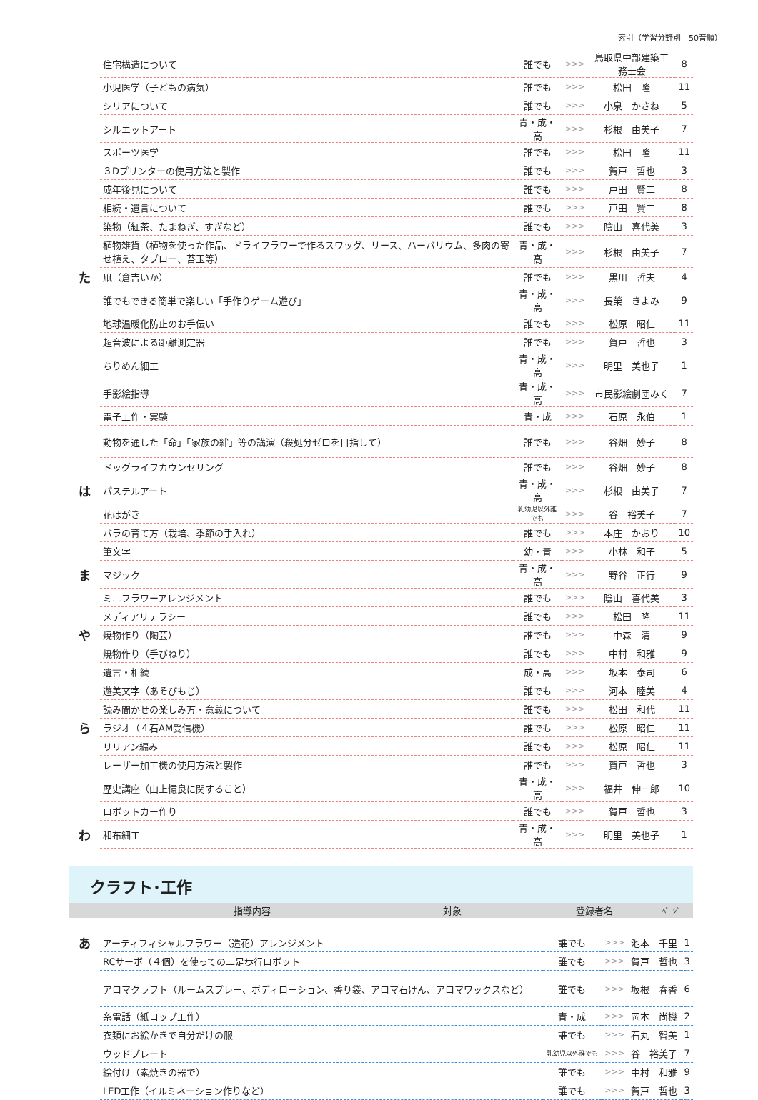索引（学習分野別　50音順）
| | 住宅構造について | 誰でも | >>> | 鳥取県中部建築工務士会 | 8 |
| | 小児医学（子どもの病気） | 誰でも | >>> | 松田 隆 | 11 |
| | シリアについて | 誰でも | >>> | 小泉 かさね | 5 |
| | シルエットアート | 青・成・高 | >>> | 杉根 由美子 | 7 |
| | スポーツ医学 | 誰でも | >>> | 松田 隆 | 11 |
| | ３Dプリンターの使用方法と製作 | 誰でも | >>> | 賀戸 哲也 | 3 |
| | 成年後見について | 誰でも | >>> | 戸田 賢二 | 8 |
| | 相続・遺言について | 誰でも | >>> | 戸田 賢二 | 8 |
| | 染物（紅茶、たまねぎ、すぎなど） | 誰でも | >>> | 陰山 喜代美 | 3 |
| | 植物雑貨（植物を使った作品、ドライフラワーで作るスワッグ、リース、ハーバリウム、多肉の寄せ植え、タブロー、苔玉等） | 青・成・高 | >>> | 杉根 由美子 | 7 |
| た | 凧（倉吉いか） | 誰でも | >>> | 黒川 哲夫 | 4 |
| | 誰でもできる簡単で楽しい「手作りゲーム遊び」 | 青・成・高 | >>> | 長榮 きよみ | 9 |
| | 地球温暖化防止のお手伝い | 誰でも | >>> | 松原 昭仁 | 11 |
| | 超音波による距離測定器 | 誰でも | >>> | 賀戸 哲也 | 3 |
| | ちりめん細工 | 青・成・高 | >>> | 明里 美也子 | 1 |
| | 手影絵指導 | 青・成・高 | >>> | 市民影絵劇団みく | 7 |
| | 電子工作・実験 | 青・成 | >>> | 石原 永伯 | 1 |
| | 動物を通した「命」「家族の絆」等の講演（殺処分ゼロを目指して） | 誰でも | >>> | 谷畑 妙子 | 8 |
| | ドッグライフカウンセリング | 誰でも | >>> | 谷畑 妙子 | 8 |
| は | パステルアート | 青・成・高 | >>> | 杉根 由美子 | 7 |
| | 花はがき | 乳幼児以外誰でも | >>> | 谷 裕美子 | 7 |
| | バラの育て方（栽培、季節の手入れ） | 誰でも | >>> | 本庄 かおり | 10 |
| | 筆文字 | 幼・青 | >>> | 小林 和子 | 5 |
| ま | マジック | 青・成・高 | >>> | 野谷 正行 | 9 |
| | ミニフラワーアレンジメント | 誰でも | >>> | 陰山 喜代美 | 3 |
| | メディアリテラシー | 誰でも | >>> | 松田 隆 | 11 |
| や | 焼物作り（陶芸） | 誰でも | >>> | 中森 清 | 9 |
| | 焼物作り（手びねり） | 誰でも | >>> | 中村 和雅 | 9 |
| | 遺言・相続 | 成・高 | >>> | 坂本 泰司 | 6 |
| | 遊美文字（あそびもじ） | 誰でも | >>> | 河本 睦美 | 4 |
| | 読み聞かせの楽しみ方・意義について | 誰でも | >>> | 松田 和代 | 11 |
| ら | ラジオ（４石AM受信機） | 誰でも | >>> | 松原 昭仁 | 11 |
| | リリアン編み | 誰でも | >>> | 松原 昭仁 | 11 |
| | レーザー加工機の使用方法と製作 | 誰でも | >>> | 賀戸 哲也 | 3 |
| | 歴史講座（山上憶良に関すること） | 青・成・高 | >>> | 福井 伸一郎 | 10 |
| | ロボットカー作り | 誰でも | >>> | 賀戸 哲也 | 3 |
| わ | 和布細工 | 青・成・高 | >>> | 明里 美也子 | 1 |
クラフト･工作
| | 指導内容 | 対象 | | 登録者名 | ﾍﾟｰｼﾞ |
| --- | --- | --- | --- | --- | --- |
| あ | アーティフィシャルフラワー（造花）アレンジメント | 誰でも | >>> | 池本 千里 | 1 |
| | RCサーボ（４個）を使っての二足歩行ロボット | 誰でも | >>> | 賀戸 哲也 | 3 |
| | アロマクラフト（ルームスプレー、ボディローション、香り袋、アロマ石けん、アロマワックスなど） | 誰でも | >>> | 坂根 春香 | 6 |
| | 糸電話（紙コップ工作） | 青・成 | >>> | 岡本 尚機 | 2 |
| | 衣類にお絵かきで自分だけの服 | 誰でも | >>> | 石丸 智美 | 1 |
| | ウッドプレート | 乳幼児以外誰でも | >>> | 谷 裕美子 | 7 |
| | 絵付け（素焼きの器で） | 誰でも | >>> | 中村 和雅 | 9 |
| | LED工作（イルミネーション作りなど） | 誰でも | >>> | 賀戸 哲也 | 3 |